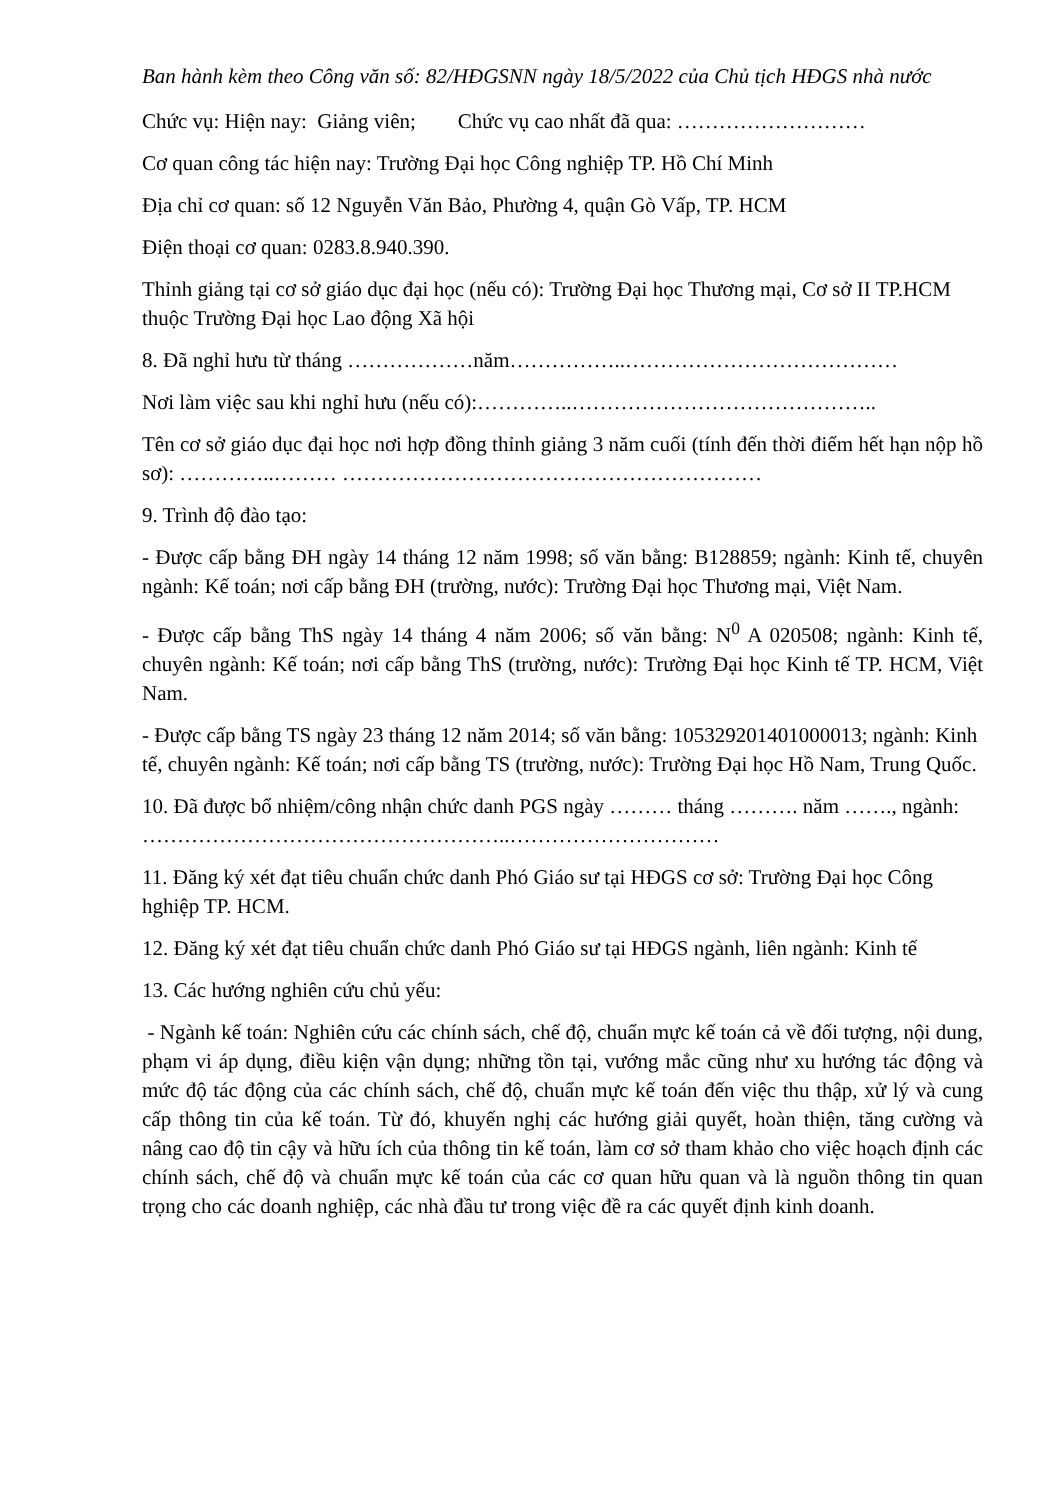Ban hành kèm theo Công văn số: 82/HĐGSNN ngày 18/5/2022 của Chủ tịch HĐGS nhà nước
Chức vụ: Hiện nay: Giảng viên; Chức vụ cao nhất đã qua: ………………………
Cơ quan công tác hiện nay: Trường Đại học Công nghiệp TP. Hồ Chí Minh
Địa chỉ cơ quan: số 12 Nguyễn Văn Bảo, Phường 4, quận Gò Vấp, TP. HCM
Điện thoại cơ quan: 0283.8.940.390.
Thỉnh giảng tại cơ sở giáo dục đại học (nếu có): Trường Đại học Thương mại, Cơ sở II TP.HCM thuộc Trường Đại học Lao động Xã hội
8. Đã nghỉ hưu từ tháng ………………năm……………..…………………………………
Nơi làm việc sau khi nghỉ hưu (nếu có):…………..……………………………………..
Tên cơ sở giáo dục đại học nơi hợp đồng thỉnh giảng 3 năm cuối (tính đến thời điểm hết hạn nộp hồ sơ): …………..……… ……………………………………………………
9. Trình độ đào tạo:
- Được cấp bằng ĐH ngày 14 tháng 12 năm 1998; số văn bằng: B128859; ngành: Kinh tế, chuyên ngành: Kế toán; nơi cấp bằng ĐH (trường, nước): Trường Đại học Thương mại, Việt Nam.
- Được cấp bằng ThS ngày 14 tháng 4 năm 2006; số văn bằng: N<sup>0</sup> A 020508; ngành: Kinh tế, chuyên ngành: Kế toán; nơi cấp bằng ThS (trường, nước): Trường Đại học Kinh tế TP. HCM, Việt Nam.
- Được cấp bằng TS ngày 23 tháng 12 năm 2014; số văn bằng: 105329201401000013; ngành: Kinh tế, chuyên ngành: Kế toán; nơi cấp bằng TS (trường, nước): Trường Đại học Hồ Nam, Trung Quốc.
10. Đã được bổ nhiệm/công nhận chức danh PGS ngày ……… tháng ………. năm ……., ngành: ……………………………………………..…………………………
11. Đăng ký xét đạt tiêu chuẩn chức danh Phó Giáo sư tại HĐGS cơ sở: Trường Đại học Công hghiệp TP. HCM.
12. Đăng ký xét đạt tiêu chuẩn chức danh Phó Giáo sư tại HĐGS ngành, liên ngành: Kinh tế
13. Các hướng nghiên cứu chủ yếu:
- Ngành kế toán: Nghiên cứu các chính sách, chế độ, chuẩn mực kế toán cả về đối tượng, nội dung, phạm vi áp dụng, điều kiện vận dụng; những tồn tại, vướng mắc cũng như xu hướng tác động và mức độ tác động của các chính sách, chế độ, chuẩn mực kế toán đến việc thu thập, xử lý và cung cấp thông tin của kế toán. Từ đó, khuyến nghị các hướng giải quyết, hoàn thiện, tăng cường và nâng cao độ tin cậy và hữu ích của thông tin kế toán, làm cơ sở tham khảo cho việc hoạch định các chính sách, chế độ và chuẩn mực kế toán của các cơ quan hữu quan và là nguồn thông tin quan trọng cho các doanh nghiệp, các nhà đầu tư trong việc đề ra các quyết định kinh doanh.